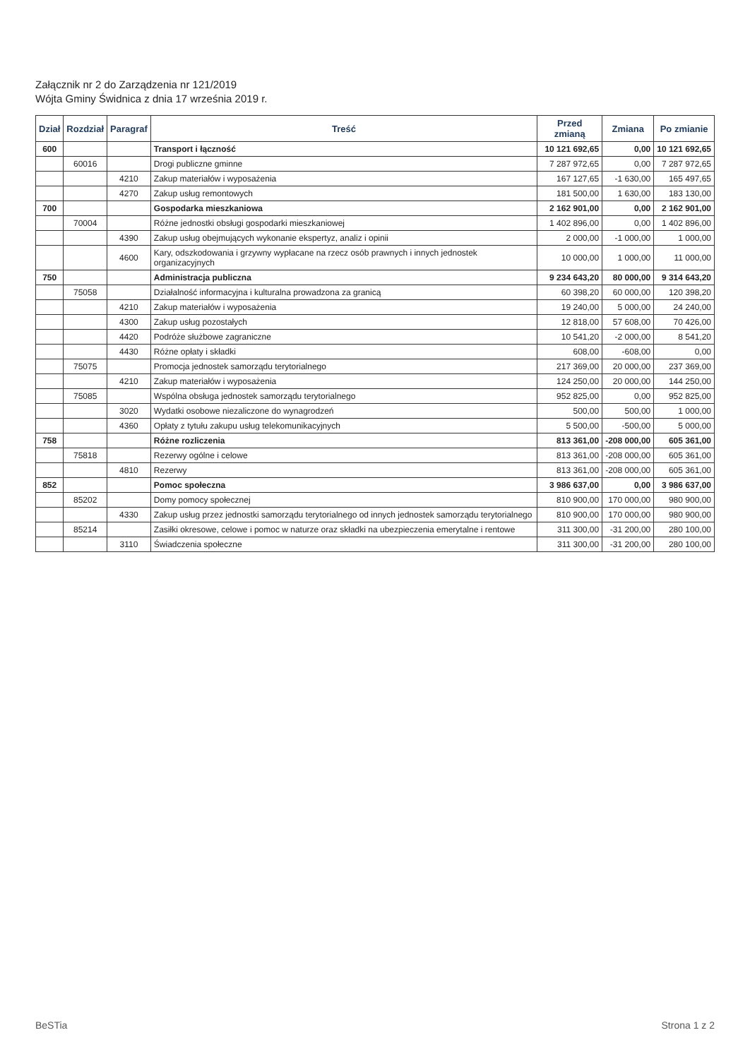Załącznik nr 2 do Zarządzenia nr 121/2019
Wójta Gminy Świdnica z dnia 17 września 2019 r.
| Dział | Rozdział | Paragraf | Treść | Przed zmianą | Zmiana | Po zmianie |
| --- | --- | --- | --- | --- | --- | --- |
| 600 | | | Transport i łączność | 10 121 692,65 | 0,00 | 10 121 692,65 |
| | 60016 | | Drogi publiczne gminne | 7 287 972,65 | 0,00 | 7 287 972,65 |
| | | 4210 | Zakup materiałów i wyposażenia | 167 127,65 | -1 630,00 | 165 497,65 |
| | | 4270 | Zakup usług remontowych | 181 500,00 | 1 630,00 | 183 130,00 |
| 700 | | | Gospodarka mieszkaniowa | 2 162 901,00 | 0,00 | 2 162 901,00 |
| | 70004 | | Różne jednostki obsługi gospodarki mieszkaniowej | 1 402 896,00 | 0,00 | 1 402 896,00 |
| | | 4390 | Zakup usług obejmujących wykonanie ekspertyz, analiz i opinii | 2 000,00 | -1 000,00 | 1 000,00 |
| | | 4600 | Kary, odszkodowania i grzywny wypłacane na rzecz osób prawnych i innych jednostek organizacyjnych | 10 000,00 | 1 000,00 | 11 000,00 |
| 750 | | | Administracja publiczna | 9 234 643,20 | 80 000,00 | 9 314 643,20 |
| | 75058 | | Działalność informacyjna i kulturalna prowadzona za granicą | 60 398,20 | 60 000,00 | 120 398,20 |
| | | 4210 | Zakup materiałów i wyposażenia | 19 240,00 | 5 000,00 | 24 240,00 |
| | | 4300 | Zakup usług pozostałych | 12 818,00 | 57 608,00 | 70 426,00 |
| | | 4420 | Podróże służbowe zagraniczne | 10 541,20 | -2 000,00 | 8 541,20 |
| | | 4430 | Różne opłaty i składki | 608,00 | -608,00 | 0,00 |
| | 75075 | | Promocja jednostek samorządu terytorialnego | 217 369,00 | 20 000,00 | 237 369,00 |
| | | 4210 | Zakup materiałów i wyposażenia | 124 250,00 | 20 000,00 | 144 250,00 |
| | 75085 | | Wspólna obsługa jednostek samorządu terytorialnego | 952 825,00 | 0,00 | 952 825,00 |
| | | 3020 | Wydatki osobowe niezaliczone do wynagrodzeń | 500,00 | 500,00 | 1 000,00 |
| | | 4360 | Opłaty z tytułu zakupu usług telekomunikacyjnych | 5 500,00 | -500,00 | 5 000,00 |
| 758 | | | Różne rozliczenia | 813 361,00 | -208 000,00 | 605 361,00 |
| | 75818 | | Rezerwy ogólne i celowe | 813 361,00 | -208 000,00 | 605 361,00 |
| | | 4810 | Rezerwy | 813 361,00 | -208 000,00 | 605 361,00 |
| 852 | | | Pomoc społeczna | 3 986 637,00 | 0,00 | 3 986 637,00 |
| | 85202 | | Domy pomocy społecznej | 810 900,00 | 170 000,00 | 980 900,00 |
| | | 4330 | Zakup usług przez jednostki samorządu terytorialnego od innych jednostek samorządu terytorialnego | 810 900,00 | 170 000,00 | 980 900,00 |
| | 85214 | | Zasiłki okresowe, celowe i pomoc w naturze oraz składki na ubezpieczenia emerytalne i rentowe | 311 300,00 | -31 200,00 | 280 100,00 |
| | | 3110 | Świadczenia społeczne | 311 300,00 | -31 200,00 | 280 100,00 |
BeSTia Strona 1 z 2